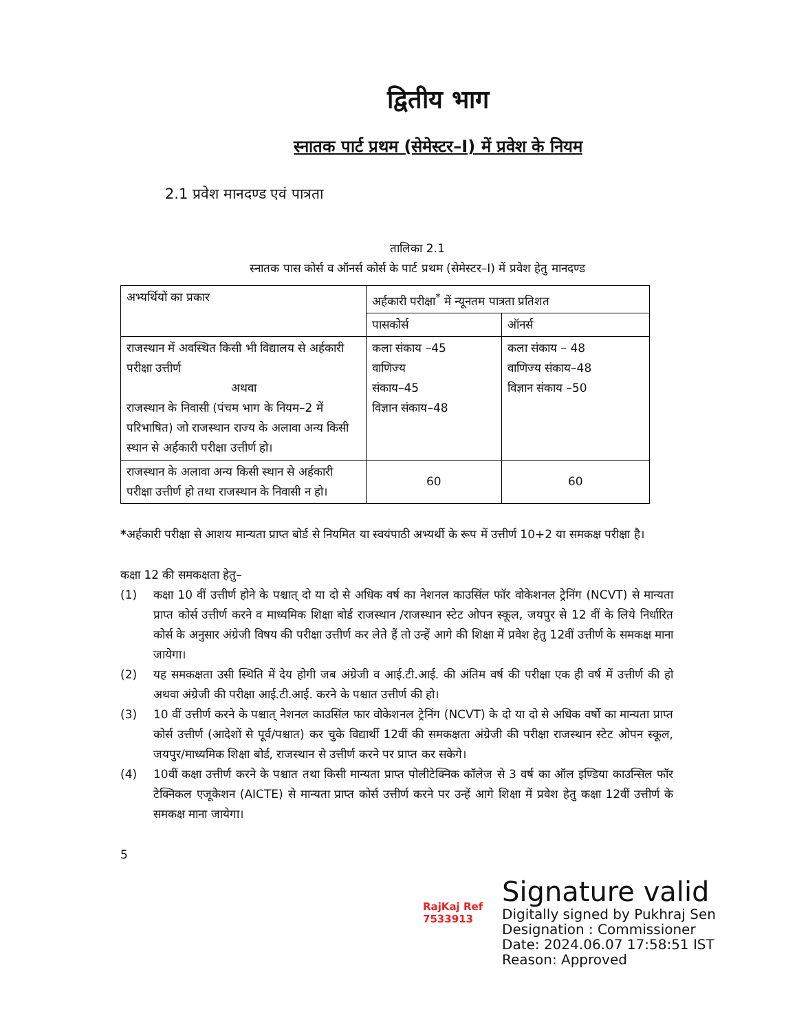द्वितीय भाग
स्नातक पार्ट प्रथम (सेमेस्टर–I) में प्रवेश के नियम
2.1 प्रवेश मानदण्ड एवं पात्रता
तालिका 2.1
स्नातक पास कोर्स व ऑनर्स कोर्स के पार्ट प्रथम (सेमेस्टर–I) में प्रवेश हेतु मानदण्ड
| अभ्यर्थियों का प्रकार | अर्हकारी परीक्षा<sup>*</sup> में न्यूनतम पात्रता प्रतिशत | |
| --- | --- | --- |
| | पासकोर्स | ऑनर्स |
| राजस्थान में अवस्थित किसी भी विद्यालय से अर्हकारी परीक्षा उत्तीर्ण अथवा राजस्थान के निवासी (पंचम भाग के नियम–2 में परिभाषित) जो राजस्थान राज्य के अलावा अन्य किसी स्थान से अर्हकारी परीक्षा उत्तीर्ण हो। | कला संकाय –45 वाणिज्य संकाय–45 विज्ञान संकाय–48 | कला संकाय – 48 वाणिज्य संकाय–48 विज्ञान संकाय –50 |
| राजस्थान के अलावा अन्य किसी स्थान से अर्हकारी परीक्षा उत्तीर्ण हो तथा राजस्थान के निवासी न हो। | 60 | 60 |
*अर्हकारी परीक्षा से आशय मान्यता प्राप्त बोर्ड से नियमित या स्वयंपाठी अभ्यर्थी के रूप में उत्तीर्ण 10+2 या समकक्ष परीक्षा है।
कक्षा 12 की समकक्षता हेतु–
(1) कक्षा 10 वीं उत्तीर्ण होने के पश्चात् दो या दो से अधिक वर्ष का नेशनल काउसिंल फॉर वोकेशनल ट्रेनिंग (NCVT) से मान्यता प्राप्त कोर्स उत्तीर्ण करने व माध्यमिक शिक्षा बोर्ड राजस्थान /राजस्थान स्टेट ओपन स्कूल, जयपुर से 12 वीं के लिये निर्धारित कोर्स के अनुसार अंग्रेजी विषय की परीक्षा उत्तीर्ण कर लेते हैं तो उन्हें आगे की शिक्षा में प्रवेश हेतु 12वीं उत्तीर्ण के समकक्ष माना जायेगा।
(2) यह समकक्षता उसी स्थिति में देय होगी जब अंग्रेजी व आई.टी.आई. की अंतिम वर्ष की परीक्षा एक ही वर्ष में उत्तीर्ण की हो अथवा अंग्रेजी की परीक्षा आई.टी.आई. करने के पश्चात उत्तीर्ण की हो।
(3) 10 वीं उत्तीर्ण करने के पश्चात् नेशनल काउसिंल फार वोकेशनल ट्रेनिंग (NCVT) के दो या दो से अधिक वर्षो का मान्यता प्राप्त कोर्स उत्तीर्ण (आदेशों से पूर्व/पश्चात) कर चुके विद्यार्थी 12वीं की समकक्षता अंग्रेजी की परीक्षा राजस्थान स्टेट ओपन स्कूल, जयपुर/माध्यमिक शिक्षा बोर्ड, राजस्थान से उत्तीर्ण करने पर प्राप्त कर सकेगे।
(4) 10वीं कक्षा उत्तीर्ण करने के पश्चात तथा किसी मान्यता प्राप्त पोलीटेक्निक कॉलेज से 3 वर्ष का ऑल इण्डिया काउन्सिल फॉर टेक्निकल एजूकेशन (AICTE) से मान्यता प्राप्त कोर्स उत्तीर्ण करने पर उन्हें आगे शिक्षा में प्रवेश हेतु कक्षा 12वीं उत्तीर्ण के समकक्ष माना जायेगा।
5
RajKaj Ref
7533913
Signature valid
Digitally signed by Pukhraj Sen
Designation : Commissioner
Date: 2024.06.07 17:58:51 IST
Reason: Approved